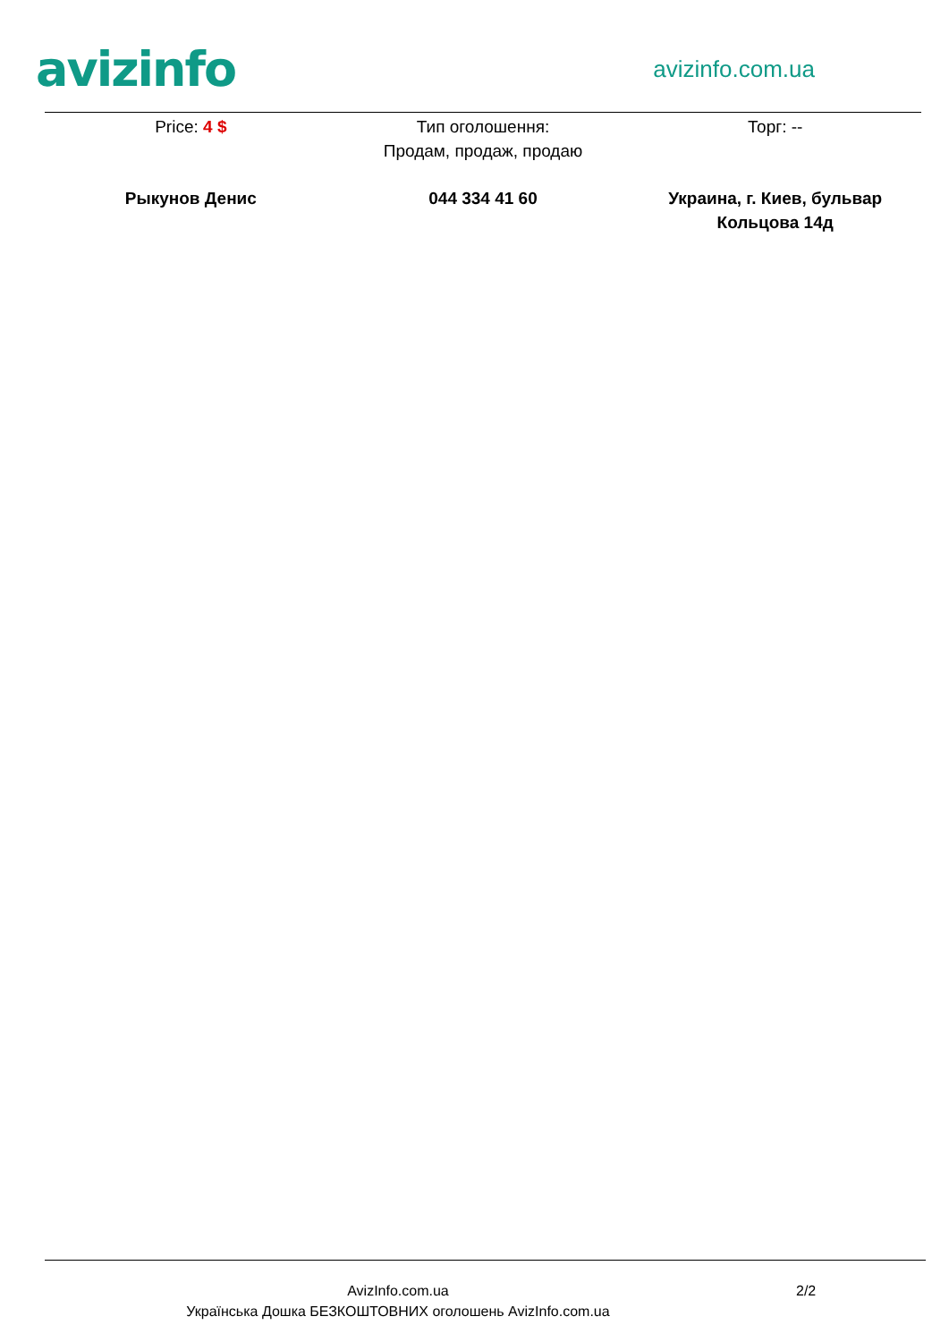avizinfo
avizinfo.com.ua
Price: 4 $ Тип оголошення:
Продам, продаж, продаю
Торг: --
Рыкунов Денис 044 334 41 60 Украина, г. Киев, бульвар Кольцова 14д
AvizInfo.com.ua
Українська Дошка БЕЗКОШТОВНИХ оголошень AvizInfo.com.ua
2/2